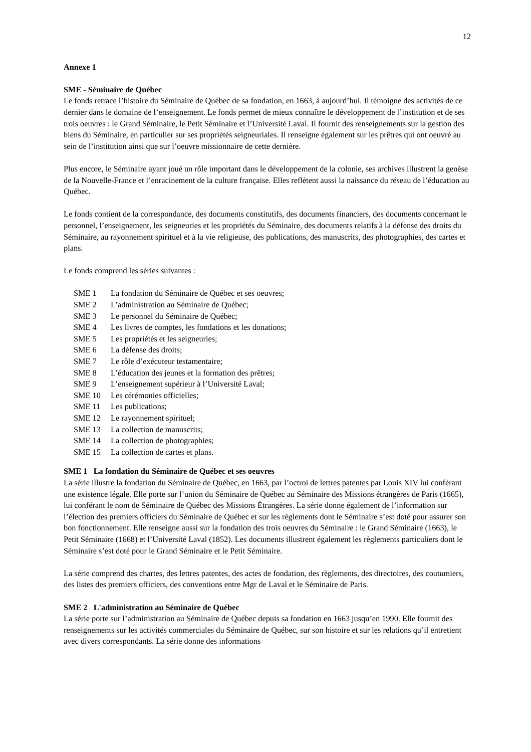12
Annexe 1
SME - Séminaire de Québec
Le fonds retrace l’histoire du Séminaire de Québec de sa fondation, en 1663, à aujourd’hui. Il témoigne des activités de ce dernier dans le domaine de l’enseignement. Le fonds permet de mieux connaître le développement de l’institution et de ses trois oeuvres : le Grand Séminaire, le Petit Séminaire et l’Université Laval. Il fournit des renseignements sur la gestion des biens du Séminaire, en particulier sur ses propriétés seigneuriales. Il renseigne également sur les prêtres qui ont oeuvré au sein de l’institution ainsi que sur l’oeuvre missionnaire de cette dernière.
Plus encore, le Séminaire ayant joué un rôle important dans le développement de la colonie, ses archives illustrent la genèse de la Nouvelle-France et l’enracinement de la culture française. Elles reflètent aussi la naissance du réseau de l’éducation au Québec.
Le fonds contient de la correspondance, des documents constitutifs, des documents financiers, des documents concernant le personnel, l’enseignement, les seigneuries et les propriétés du Séminaire, des documents relatifs à la défense des droits du Séminaire, au rayonnement spirituel et à la vie religieuse, des publications, des manuscrits, des photographies, des cartes et plans.
Le fonds comprend les séries suivantes :
SME 1 La fondation du Séminaire de Québec et ses oeuvres;
SME 2 L’administration au Séminaire de Québec;
SME 3 Le personnel du Séminaire de Québec;
SME 4 Les livres de comptes, les fondations et les donations;
SME 5 Les propriétés et les seigneuries;
SME 6 La défense des droits;
SME 7 Le rôle d’exécuteur testamentaire;
SME 8 L’éducation des jeunes et la formation des prêtres;
SME 9 L’enseignement supérieur à l’Université Laval;
SME 10 Les cérémonies officielles;
SME 11 Les publications;
SME 12 Le rayonnement spirituel;
SME 13 La collection de manuscrits;
SME 14 La collection de photographies;
SME 15 La collection de cartes et plans.
SME 1 La fondation du Séminaire de Québec et ses oeuvres
La série illustre la fondation du Séminaire de Québec, en 1663, par l’octroi de lettres patentes par Louis XIV lui conférant une existence légale. Elle porte sur l’union du Séminaire de Québec au Séminaire des Missions étrangères de Paris (1665), lui conférant le nom de Séminaire de Québec des Missions Étrangères. La série donne également de l’information sur l’élection des premiers officiers du Séminaire de Québec et sur les règlements dont le Séminaire s’est doté pour assurer son bon fonctionnement. Elle renseigne aussi sur la fondation des trois oeuvres du Séminaire : le Grand Séminaire (1663), le Petit Séminaire (1668) et l’Université Laval (1852). Les documents illustrent également les règlements particuliers dont le Séminaire s’est doté pour le Grand Séminaire et le Petit Séminaire.
La série comprend des chartes, des lettres patentes, des actes de fondation, des règlements, des directoires, des coutumiers, des listes des premiers officiers, des conventions entre Mgr de Laval et le Séminaire de Paris.
SME 2 L'administration au Séminaire de Québec
La série porte sur l’administration au Séminaire de Québec depuis sa fondation en 1663 jusqu’en 1990. Elle fournit des renseignements sur les activités commerciales du Séminaire de Québec, sur son histoire et sur les relations qu’il entretient avec divers correspondants. La série donne des informations